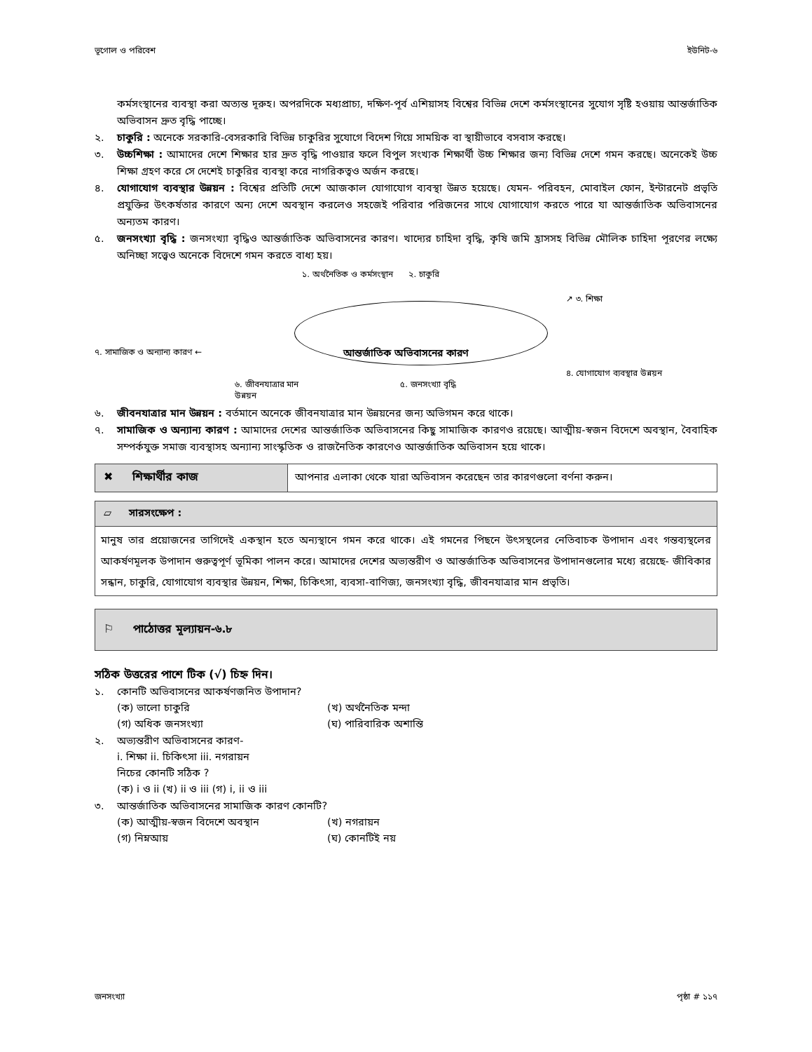ভূগোল ও পরিবেশ ইউনিট-৬
কর্মসংস্থানের ব্যবস্থা করা অত্যন্ত দূরুহ। অপরদিকে মধ্যপ্রাচ্য, দক্ষিণ-পূর্ব এশিয়াসহ বিশ্বের বিভিন্ন দেশে কর্মসংস্থানের সুযোগ সৃষ্টি হওয়ায় আন্তর্জাতিক অভিবাসন দ্রুত বৃদ্ধি পাচ্ছে।
২. চাকুরি : অনেকে সরকারি-বেসরকারি বিভিন্ন চাকুরির সুযোগে বিদেশ গিয়ে সাময়িক বা স্থায়ীভাবে বসবাস করছে।
৩. উচ্চশিক্ষা : আমাদের দেশে শিক্ষার হার দ্রুত বৃদ্ধি পাওয়ার ফলে বিপুল সংখ্যক শিক্ষার্থী উচ্চ শিক্ষার জন্য বিভিন্ন দেশে গমন করছে। অনেকেই উচ্চ শিক্ষা গ্রহণ করে সে দেশেই চাকুরির ব্যবস্থা করে নাগরিকত্বও অর্জন করছে।
৪. যোগাযোগ ব্যবস্থার উন্নয়ন : বিশ্বের প্রতিটি দেশে আজকাল যোগাযোগ ব্যবস্থা উন্নত হয়েছে। যেমন- পরিবহন, মোবাইল ফোন, ইন্টারনেট প্রভৃতি প্রযুক্তির উৎকর্ষতার কারণে অন্য দেশে অবস্থান করলেও সহজেই পরিবার পরিজনের সাথে যোগাযোগ করতে পারে যা আন্তর্জাতিক অভিবাসনের অন্যতম কারণ।
৫. জনসংখ্যা বৃদ্ধি : জনসংখ্যা বৃদ্ধিও আন্তর্জাতিক অভিবাসনের কারণ। খাদ্যের চাহিদা বৃদ্ধি, কৃষি জমি হ্রাসসহ বিভিন্ন মৌলিক চাহিদা পূরণের লক্ষ্যে অনিচ্ছা সত্ত্বেও অনেকে বিদেশে গমন করতে বাধ্য হয়।
১. অর্থনৈতিক ও কর্মসংস্থান ২. চাকুরি
↗ ৩. শিক্ষা
৭. সামাজিক ও অন্যান্য কারণ ←
আন্তর্জাতিক অভিবাসনের কারণ
৪. যোগাযোগ ব্যবস্থার উন্নয়ন
৬. জীবনযাত্রার মান উন্নয়ন
৫. জনসংখ্যা বৃদ্ধি
৬. জীবনযাত্রার মান উন্নয়ন : বর্তমানে অনেকে জীবনযাত্রার মান উন্নয়নের জন্য অভিগমন করে থাকে।
৭. সামাজিক ও অন্যান্য কারণ : আমাদের দেশের আন্তর্জাতিক অভিবাসনের কিছু সামাজিক কারণও রয়েছে। আত্মীয়-স্বজন বিদেশে অবস্থান, বৈবাহিক সম্পর্কযুক্ত সমাজ ব্যবস্থাসহ অন্যান্য সাংস্কৃতিক ও রাজনৈতিক কারণেও আন্তর্জাতিক অভিবাসন হয়ে থাকে।
✖ শিক্ষার্থীর কাজ আপনার এলাকা থেকে যারা অভিবাসন করেছেন তার কারণগুলো বর্ণনা করুন।
▱ সারসংক্ষেপ :
মানুষ তার প্রয়োজনের তাগিদেই একস্থান হতে অন্যস্থানে গমন করে থাকে। এই গমনের পিছনে উৎসস্থলের নেতিবাচক উপাদান এবং গন্তব্যস্থলের আকর্ষণমূলক উপাদান গুরুত্বপূর্ণ ভূমিকা পালন করে। আমাদের দেশের অভ্যন্তরীণ ও আন্তর্জাতিক অভিবাসনের উপাদানগুলোর মধ্যে রয়েছে- জীবিকার সন্ধান, চাকুরি, যোগাযোগ ব্যবস্থার উন্নয়ন, শিক্ষা, চিকিৎসা, ব্যবসা-বাণিজ্য, জনসংখ্যা বৃদ্ধি, জীবনযাত্রার মান প্রভৃতি।
⚐ পাঠোত্তর মূল্যায়ন-৬.৮
সঠিক উত্তরের পাশে টিক (√) চিহ্ন দিন।
১. কোনটি অভিবাসনের আকর্ষণজনিত উপাদান?
(ক) ভালো চাকুরি (খ) অর্থনৈতিক মন্দা (গ) অধিক জনসংখ্যা (ঘ) পারিবারিক অশান্তি
২. অভ্যন্তরীণ অভিবাসনের কারণ-
i. শিক্ষা ii. চিকিৎসা iii. নগরায়ন
নিচের কোনটি সঠিক ?
(ক) i ও ii (খ) ii ও iii (গ) i, ii ও iii
৩. আন্তর্জাতিক অভিবাসনের সামাজিক কারণ কোনটি?
(ক) আত্মীয়-স্বজন বিদেশে অবস্থান (খ) নগরায়ন (গ) নিম্নআয় (ঘ) কোনটিই নয়
জনসংখ্যা পৃষ্ঠা # ১১৭